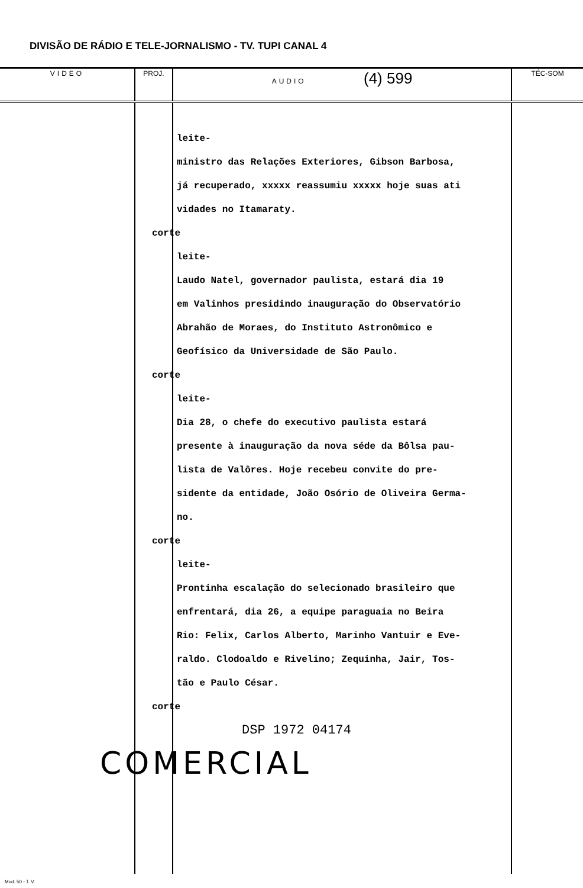DIVISÃO DE RÁDIO E TELE-JORNALISMO - TV. TUPI CANAL 4
| VIDEO | PROJ. | AUDIO (4) 599 | TÉC-SOM |
| --- | --- | --- | --- |
| | | leite- ministro das Relações Exteriores, Gibson Barbosa, já recuperado, xxxxx reassumiu xxxxx hoje suas ati vidades no Itamaraty. corte leite- Laudo Natel, governador paulista, estará dia 19 em Valinhos presidindo inauguração do Observatório Abrahão de Moraes, do Instituto Astronômico e Geofísico da Universidade de São Paulo. corte leite- Dia 28, o chefe do executivo paulista estará presente à inauguração da nova séde da Bôlsa pau- lista de Valôres. Hoje recebeu convite do pre- sidente da entidade, João Osório de Oliveira Germa- no. corte leite- Prontinha escalação do selecionado brasileiro que enfrentará, dia 26, a equipe paraguaia no Beira Rio: Felix, Carlos Alberto, Marinho Vantuir e Eve- raldo. Clodoaldo e Rivelino; Zequinha, Jair, Tos- tão e Paulo César. corte DSP 1972 04174 COMERCIAL | |
Mod. 50 - T. V.